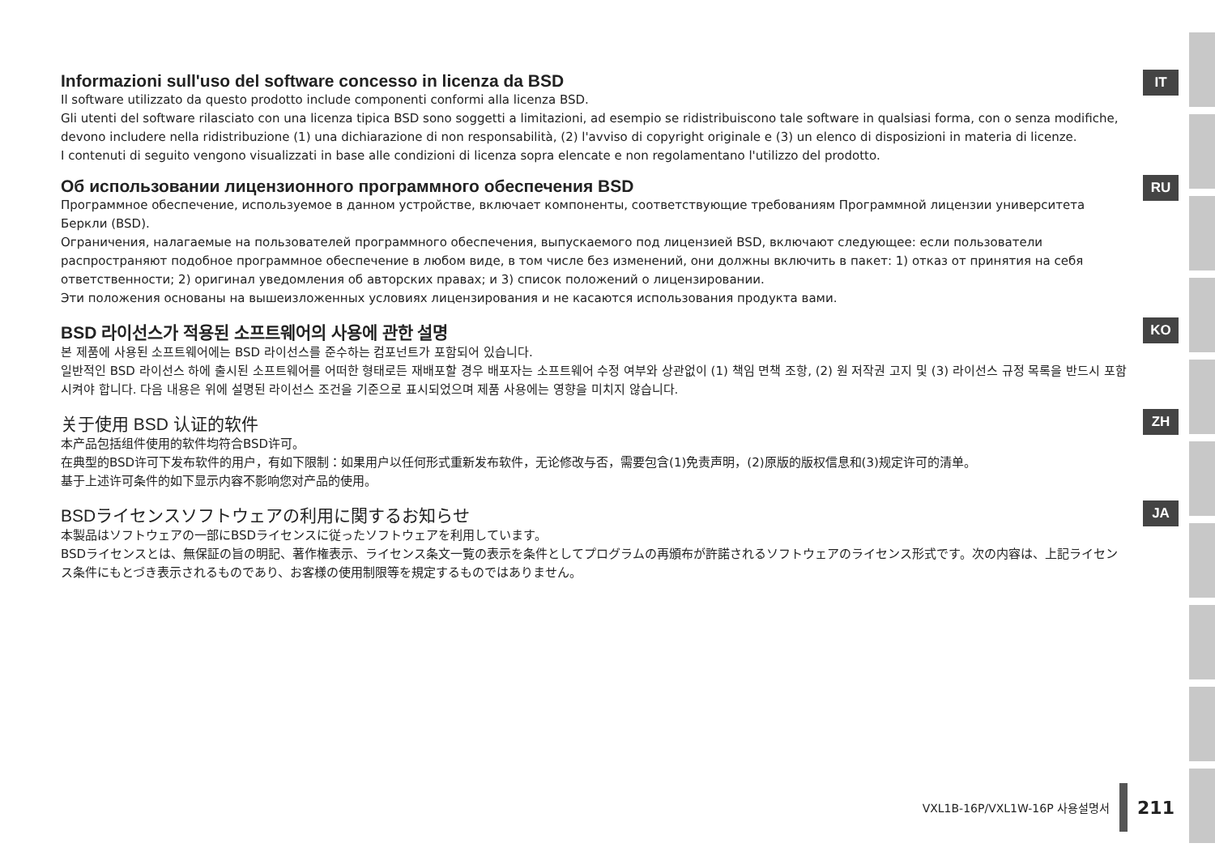Informazioni sull'uso del software concesso in licenza da BSD
Il software utilizzato da questo prodotto include componenti conformi alla licenza BSD.
Gli utenti del software rilasciato con una licenza tipica BSD sono soggetti a limitazioni, ad esempio se ridistribuiscono tale software in qualsiasi forma, con o senza modifiche, devono includere nella ridistribuzione (1) una dichiarazione di non responsabilità, (2) l'avviso di copyright originale e (3) un elenco di disposizioni in materia di licenze.
I contenuti di seguito vengono visualizzati in base alle condizioni di licenza sopra elencate e non regolamentano l'utilizzo del prodotto.
IT
Об использовании лицензионного программного обеспечения BSD
Программное обеспечение, используемое в данном устройстве, включает компоненты, соответствующие требованиям Программной лицензии университета Беркли (BSD).
Ограничения, налагаемые на пользователей программного обеспечения, выпускаемого под лицензией BSD, включают следующее: если пользователи распространяют подобное программное обеспечение в любом виде, в том числе без изменений, они должны включить в пакет: 1) отказ от принятия на себя ответственности; 2) оригинал уведомления об авторских правах; и 3) список положений о лицензировании.
Эти положения основаны на вышеизложенных условиях лицензирования и не касаются использования продукта вами.
RU
BSD 라이선스가 적용된 소프트웨어의 사용에 관한 설명
본 제품에 사용된 소프트웨어에는 BSD 라이선스를 준수하는 컴포넌트가 포함되어 있습니다.
일반적인 BSD 라이선스 하에 출시된 소프트웨어를 어떠한 형태로든 재배포할 경우 배포자는 소프트웨어 수정 여부와 상관없이 (1) 책임 면책 조항, (2) 원 저작권 고지 및 (3) 라이선스 규정 목록을 반드시 포함시켜야 합니다. 다음 내용은 위에 설명된 라이선스 조건을 기준으로 표시되었으며 제품 사용에는 영향을 미치지 않습니다.
KO
关于使用 BSD 认证的软件
本产品包括组件使用的软件均符合BSD许可。
在典型的BSD许可下发布软件的用户，有如下限制：如果用户以任何形式重新发布软件，无论修改与否，需要包含(1)免责声明，(2)原版的版权信息和(3)规定许可的清单。
基于上述许可条件的如下显示内容不影响您对产品的使用。
ZH
BSDライセンスソフトウェアの利用に関するお知らせ
本製品はソフトウェアの一部にBSDライセンスに従ったソフトウェアを利用しています。
BSDライセンスとは、無保証の旨の明記、著作権表示、ライセンス条文一覧の表示を条件としてプログラムの再頒布が許諾されるソフトウェアのライセンス形式です。次の内容は、上記ライセンス条件にもとづき表示されるものであり、お客様の使用制限等を規定するものではありません。
JA
VXL1B-16P/VXL1W-16P 사용설명서 211